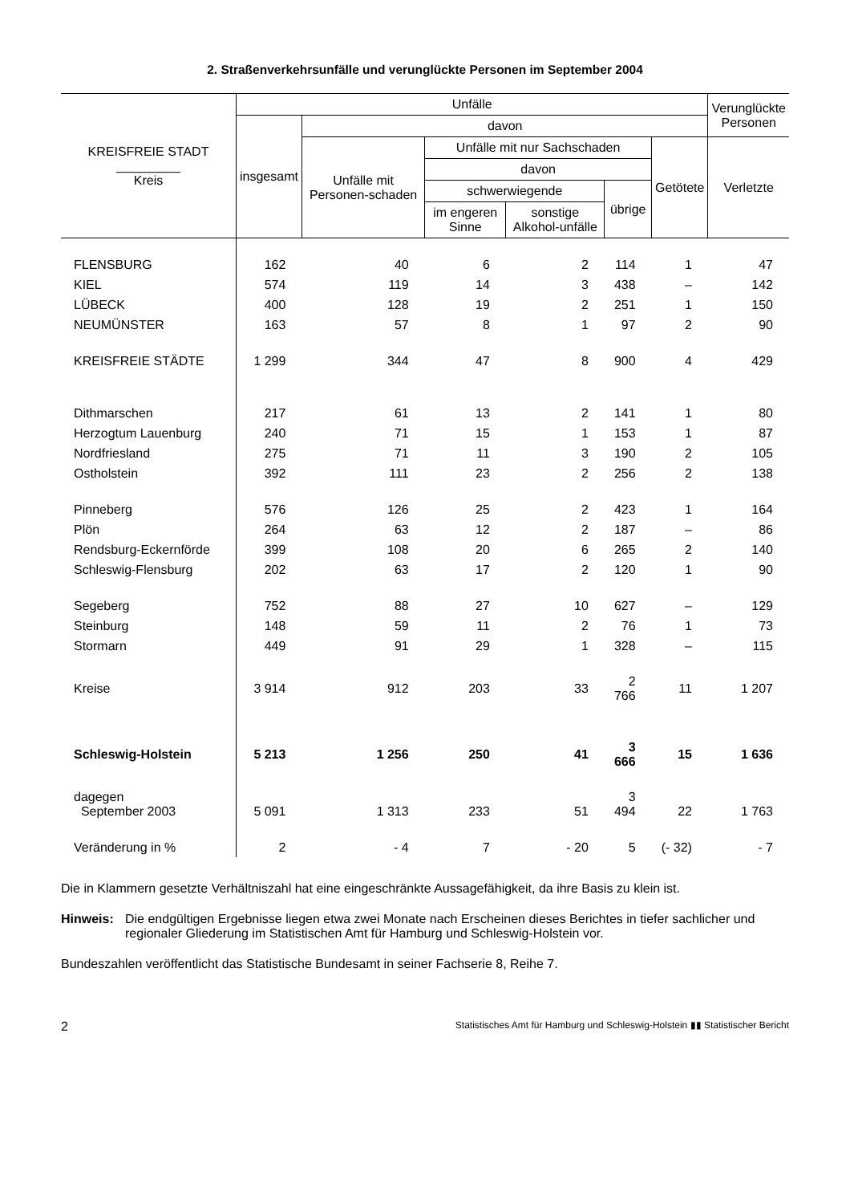2. Straßenverkehrsunfälle und verunglückte Personen im September 2004
| KREISFREIE STADT _________ Kreis | Unfälle | | | | | | Verunglückte Personen |
| --- | --- | --- | --- | --- | --- | --- | --- |
| | insgesamt | davon | | | | | |
| | | Unfälle mit Personen-schaden | Unfälle mit nur Sachschaden | | | Getötete | Verletzte |
| | | | davon | | | | |
| | | | schwerwiegende | | übrige | | |
| | | | im engeren Sinne | sonstige Alkohol-unfälle | | | |
| FLENSBURG | 162 | 40 | 6 | 2 | 114 | 1 | 47 |
| KIEL | 574 | 119 | 14 | 3 | 438 | – | 142 |
| LÜBECK | 400 | 128 | 19 | 2 | 251 | 1 | 150 |
| NEUMÜNSTER | 163 | 57 | 8 | 1 | 97 | 2 | 90 |
| KREISFREIE STÄDTE | 1 299 | 344 | 47 | 8 | 900 | 4 | 429 |
| Dithmarschen | 217 | 61 | 13 | 2 | 141 | 1 | 80 |
| Herzogtum Lauenburg | 240 | 71 | 15 | 1 | 153 | 1 | 87 |
| Nordfriesland | 275 | 71 | 11 | 3 | 190 | 2 | 105 |
| Ostholstein | 392 | 111 | 23 | 2 | 256 | 2 | 138 |
| Pinneberg | 576 | 126 | 25 | 2 | 423 | 1 | 164 |
| Plön | 264 | 63 | 12 | 2 | 187 | – | 86 |
| Rendsburg-Eckernförde | 399 | 108 | 20 | 6 | 265 | 2 | 140 |
| Schleswig-Flensburg | 202 | 63 | 17 | 2 | 120 | 1 | 90 |
| Segeberg | 752 | 88 | 27 | 10 | 627 | – | 129 |
| Steinburg | 148 | 59 | 11 | 2 | 76 | 1 | 73 |
| Stormarn | 449 | 91 | 29 | 1 | 328 | – | 115 |
| Kreise | 3 914 | 912 | 203 | 33 | 2 766 | 11 | 1 207 |
| Schleswig-Holstein | 5 213 | 1 256 | 250 | 41 | 3 666 | 15 | 1 636 |
| dagegen September 2003 | 5 091 | 1 313 | 233 | 51 | 3 494 | 22 | 1 763 |
| Veränderung in % | 2 | - 4 | 7 | - 20 | 5 | (- 32) | - 7 |
Die in Klammern gesetzte Verhältniszahl hat eine eingeschränkte Aussagefähigkeit, da ihre Basis zu klein ist.
Hinweis: Die endgültigen Ergebnisse liegen etwa zwei Monate nach Erscheinen dieses Berichtes in tiefer sachlicher und regionaler Gliederung im Statistischen Amt für Hamburg und Schleswig-Holstein vor.
Bundeszahlen veröffentlicht das Statistische Bundesamt in seiner Fachserie 8, Reihe 7.
2 Statistisches Amt für Hamburg und Schleswig-Holstein ▮▮ Statistischer Bericht